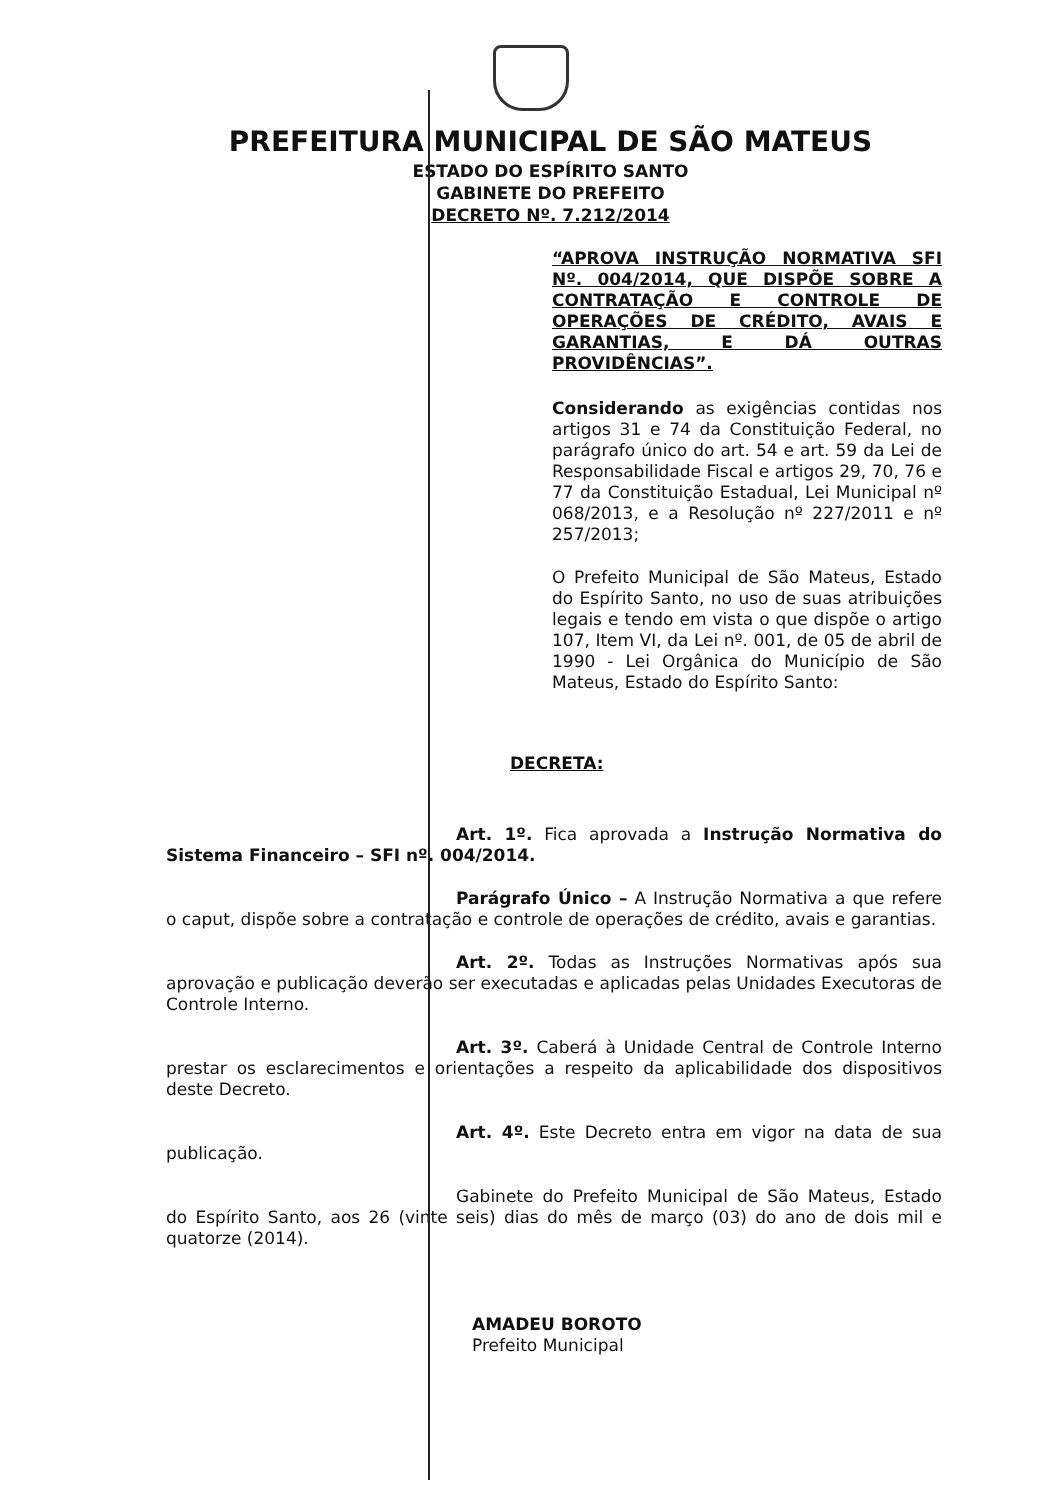PREFEITURA MUNICIPAL DE SÃO MATEUS
ESTADO DO ESPÍRITO SANTO
GABINETE DO PREFEITO
DECRETO Nº. 7.212/2014
“APROVA INSTRUÇÃO NORMATIVA SFI Nº. 004/2014, QUE DISPÕE SOBRE A CONTRATAÇÃO E CONTROLE DE OPERAÇÕES DE CRÉDITO, AVAIS E GARANTIAS, E DÁ OUTRAS PROVIDÊNCIAS”.
Considerando as exigências contidas nos artigos 31 e 74 da Constituição Federal, no parágrafo único do art. 54 e art. 59 da Lei de Responsabilidade Fiscal e artigos 29, 70, 76 e 77 da Constituição Estadual, Lei Municipal nº 068/2013, e a Resolução nº 227/2011 e nº 257/2013;
O Prefeito Municipal de São Mateus, Estado do Espírito Santo, no uso de suas atribuições legais e tendo em vista o que dispõe o artigo 107, Item VI, da Lei nº. 001, de 05 de abril de 1990 - Lei Orgânica do Município de São Mateus, Estado do Espírito Santo:
DECRETA:
Art. 1º. Fica aprovada a Instrução Normativa do Sistema Financeiro – SFI nº. 004/2014.
Parágrafo Único – A Instrução Normativa a que refere o caput, dispõe sobre a contratação e controle de operações de crédito, avais e garantias.
Art. 2º. Todas as Instruções Normativas após sua aprovação e publicação deverão ser executadas e aplicadas pelas Unidades Executoras de Controle Interno.
Art. 3º. Caberá à Unidade Central de Controle Interno prestar os esclarecimentos e orientações a respeito da aplicabilidade dos dispositivos deste Decreto.
Art. 4º. Este Decreto entra em vigor na data de sua publicação.
Gabinete do Prefeito Municipal de São Mateus, Estado do Espírito Santo, aos 26 (vinte seis) dias do mês de março (03) do ano de dois mil e quatorze (2014).
AMADEU BOROTO
Prefeito Municipal